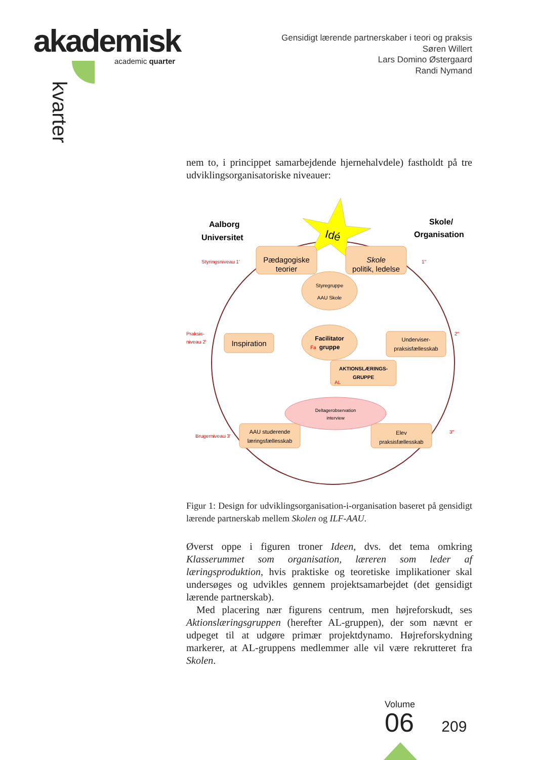akademisk
academic quarter
kvarter
Gensidigt lærende partnerskaber i teori og praksis
Søren Willert
Lars Domino Østergaard
Randi Nymand
nem to, i princippet samarbejdende hjernehalvdele) fastholdt på tre udviklingsorganisatoriske niveauer:
Idé
Aalborg
Universitet
Skole/
Organisation
Pædagogiske
teorier
Skole
politik, ledelse
Styregruppe
AAU Skole
Inspiration
Facilitator
Fa
gruppe
Underviser-
praksisfællesskab
AKTIONSLÆRINGS-
GRUPPE
AL
Deltagerobservation
interview
AAU studerende
læringsfællesskab
Elev
praksisfællesskab
Styringsniveau 1'
1''
Praksis-
niveau 2'
2''
Brugerniveau 3'
3''
Figur 1: Design for udviklingsorganisation-i-organisation baseret på gensidigt lærende partnerskab mellem Skolen og ILF-AAU.
Øverst oppe i figuren troner Ideen, dvs. det tema omkring Klasserummet som organisation, læreren som leder af læringsproduktion, hvis praktiske og teoretiske implikationer skal undersøges og udvikles gennem projektsamarbejdet (det gensidigt lærende partnerskab).
Med placering nær figurens centrum, men højreforskudt, ses Aktionslæringsgruppen (herefter AL-gruppen), der som nævnt er udpeget til at udgøre primær projektdynamo. Højreforskydning markerer, at AL-gruppens medlemmer alle vil være rekrutteret fra Skolen.
Volume
06 209